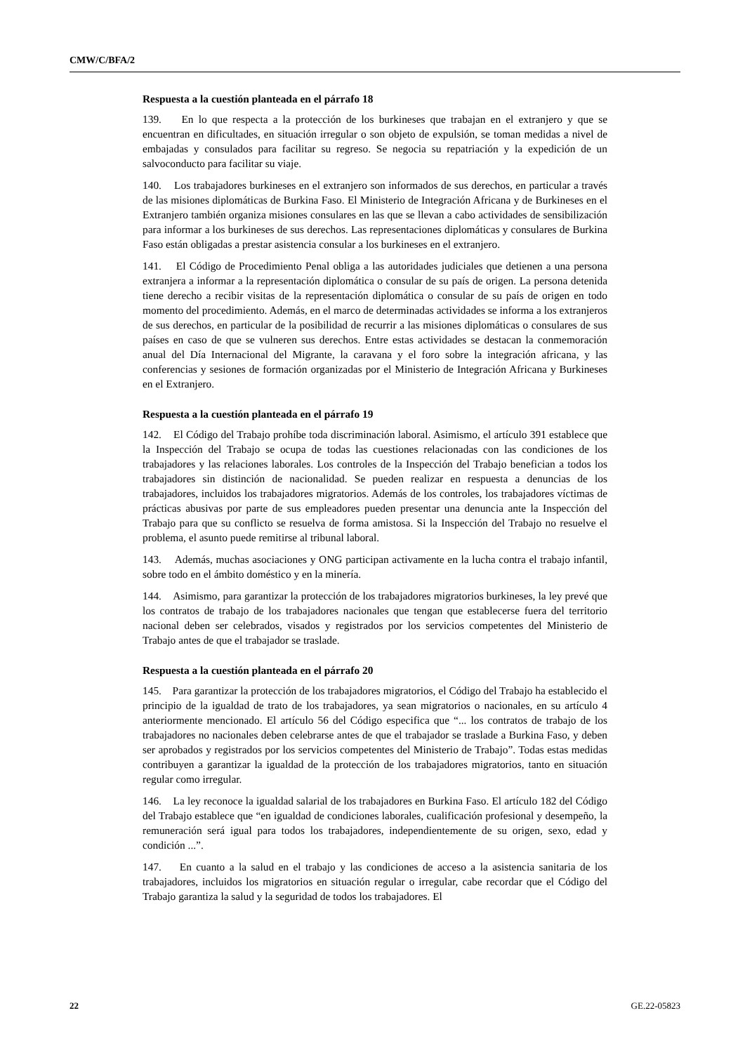CMW/C/BFA/2
Respuesta a la cuestión planteada en el párrafo 18
139. En lo que respecta a la protección de los burkineses que trabajan en el extranjero y que se encuentran en dificultades, en situación irregular o son objeto de expulsión, se toman medidas a nivel de embajadas y consulados para facilitar su regreso. Se negocia su repatriación y la expedición de un salvoconducto para facilitar su viaje.
140. Los trabajadores burkineses en el extranjero son informados de sus derechos, en particular a través de las misiones diplomáticas de Burkina Faso. El Ministerio de Integración Africana y de Burkineses en el Extranjero también organiza misiones consulares en las que se llevan a cabo actividades de sensibilización para informar a los burkineses de sus derechos. Las representaciones diplomáticas y consulares de Burkina Faso están obligadas a prestar asistencia consular a los burkineses en el extranjero.
141. El Código de Procedimiento Penal obliga a las autoridades judiciales que detienen a una persona extranjera a informar a la representación diplomática o consular de su país de origen. La persona detenida tiene derecho a recibir visitas de la representación diplomática o consular de su país de origen en todo momento del procedimiento. Además, en el marco de determinadas actividades se informa a los extranjeros de sus derechos, en particular de la posibilidad de recurrir a las misiones diplomáticas o consulares de sus países en caso de que se vulneren sus derechos. Entre estas actividades se destacan la conmemoración anual del Día Internacional del Migrante, la caravana y el foro sobre la integración africana, y las conferencias y sesiones de formación organizadas por el Ministerio de Integración Africana y Burkineses en el Extranjero.
Respuesta a la cuestión planteada en el párrafo 19
142. El Código del Trabajo prohíbe toda discriminación laboral. Asimismo, el artículo 391 establece que la Inspección del Trabajo se ocupa de todas las cuestiones relacionadas con las condiciones de los trabajadores y las relaciones laborales. Los controles de la Inspección del Trabajo benefician a todos los trabajadores sin distinción de nacionalidad. Se pueden realizar en respuesta a denuncias de los trabajadores, incluidos los trabajadores migratorios. Además de los controles, los trabajadores víctimas de prácticas abusivas por parte de sus empleadores pueden presentar una denuncia ante la Inspección del Trabajo para que su conflicto se resuelva de forma amistosa. Si la Inspección del Trabajo no resuelve el problema, el asunto puede remitirse al tribunal laboral.
143. Además, muchas asociaciones y ONG participan activamente en la lucha contra el trabajo infantil, sobre todo en el ámbito doméstico y en la minería.
144. Asimismo, para garantizar la protección de los trabajadores migratorios burkineses, la ley prevé que los contratos de trabajo de los trabajadores nacionales que tengan que establecerse fuera del territorio nacional deben ser celebrados, visados y registrados por los servicios competentes del Ministerio de Trabajo antes de que el trabajador se traslade.
Respuesta a la cuestión planteada en el párrafo 20
145. Para garantizar la protección de los trabajadores migratorios, el Código del Trabajo ha establecido el principio de la igualdad de trato de los trabajadores, ya sean migratorios o nacionales, en su artículo 4 anteriormente mencionado. El artículo 56 del Código especifica que “... los contratos de trabajo de los trabajadores no nacionales deben celebrarse antes de que el trabajador se traslade a Burkina Faso, y deben ser aprobados y registrados por los servicios competentes del Ministerio de Trabajo”. Todas estas medidas contribuyen a garantizar la igualdad de la protección de los trabajadores migratorios, tanto en situación regular como irregular.
146. La ley reconoce la igualdad salarial de los trabajadores en Burkina Faso. El artículo 182 del Código del Trabajo establece que “en igualdad de condiciones laborales, cualificación profesional y desempeño, la remuneración será igual para todos los trabajadores, independientemente de su origen, sexo, edad y condición ...”.
147. En cuanto a la salud en el trabajo y las condiciones de acceso a la asistencia sanitaria de los trabajadores, incluidos los migratorios en situación regular o irregular, cabe recordar que el Código del Trabajo garantiza la salud y la seguridad de todos los trabajadores. El
22 GE.22-05823